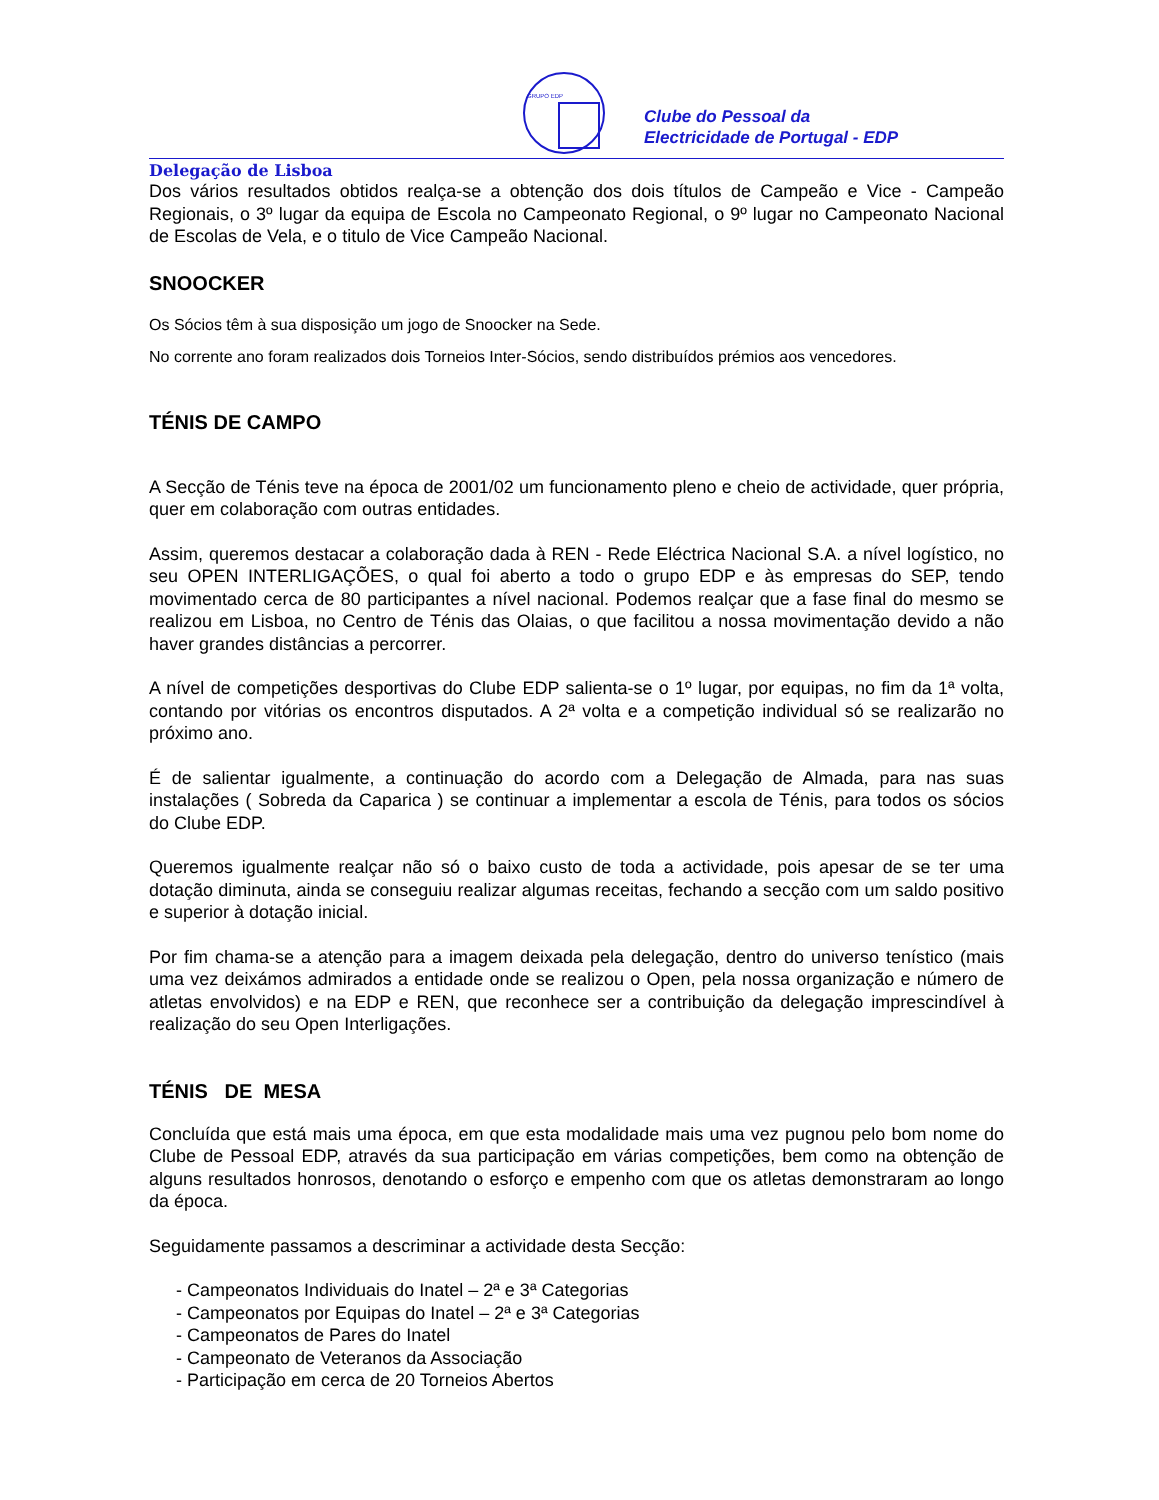GRUPO EDP
Clube do Pessoal da
Electricidade de Portugal - EDP
Delegação de Lisboa
Dos vários resultados obtidos realça-se a obtenção dos dois títulos de Campeão e Vice - Campeão Regionais, o 3º lugar da equipa de Escola no Campeonato Regional, o 9º lugar no Campeonato Nacional de Escolas de Vela, e o titulo de Vice Campeão Nacional.
SNOOCKER
Os Sócios têm à sua disposição um jogo de Snoocker na Sede.
No corrente ano foram realizados dois Torneios Inter-Sócios, sendo distribuídos prémios aos vencedores.
TÉNIS DE CAMPO
A Secção de Ténis teve na época de 2001/02 um funcionamento pleno e cheio de actividade, quer própria, quer em colaboração com outras entidades.
Assim, queremos destacar a colaboração dada à REN - Rede Eléctrica Nacional S.A. a nível logístico, no seu OPEN INTERLIGAÇÕES, o qual foi aberto a todo o grupo EDP e às empresas do SEP, tendo movimentado cerca de 80 participantes a nível nacional. Podemos realçar que a fase final do mesmo se realizou em Lisboa, no Centro de Ténis das Olaias, o que facilitou a nossa movimentação devido a não haver grandes distâncias a percorrer.
A nível de competições desportivas do Clube EDP salienta-se o 1º lugar, por equipas, no fim da 1ª volta, contando por vitórias os encontros disputados. A 2ª volta e a competição individual só se realizarão no próximo ano.
É de salientar igualmente, a continuação do acordo com a Delegação de Almada, para nas suas instalações ( Sobreda da Caparica ) se continuar a implementar a escola de Ténis, para todos os sócios do Clube EDP.
Queremos igualmente realçar não só o baixo custo de toda a actividade, pois apesar de se ter uma dotação diminuta, ainda se conseguiu realizar algumas receitas, fechando a secção com um saldo positivo e superior à dotação inicial.
Por fim chama-se a atenção para a imagem deixada pela delegação, dentro do universo tenístico (mais uma vez deixámos admirados a entidade onde se realizou o Open, pela nossa organização e número de atletas envolvidos) e na EDP e REN, que reconhece ser a contribuição da delegação imprescindível à realização do seu Open Interligações.
TÉNIS DE MESA
Concluída que está mais uma época, em que esta modalidade mais uma vez pugnou pelo bom nome do Clube de Pessoal EDP, através da sua participação em várias competições, bem como na obtenção de alguns resultados honrosos, denotando o esforço e empenho com que os atletas demonstraram ao longo da época.
Seguidamente passamos a descriminar a actividade desta Secção:
- Campeonatos Individuais do Inatel – 2ª e 3ª Categorias
- Campeonatos por Equipas do Inatel – 2ª e 3ª Categorias
- Campeonatos de Pares do Inatel
- Campeonato de Veteranos da Associação
- Participação em cerca de 20 Torneios Abertos